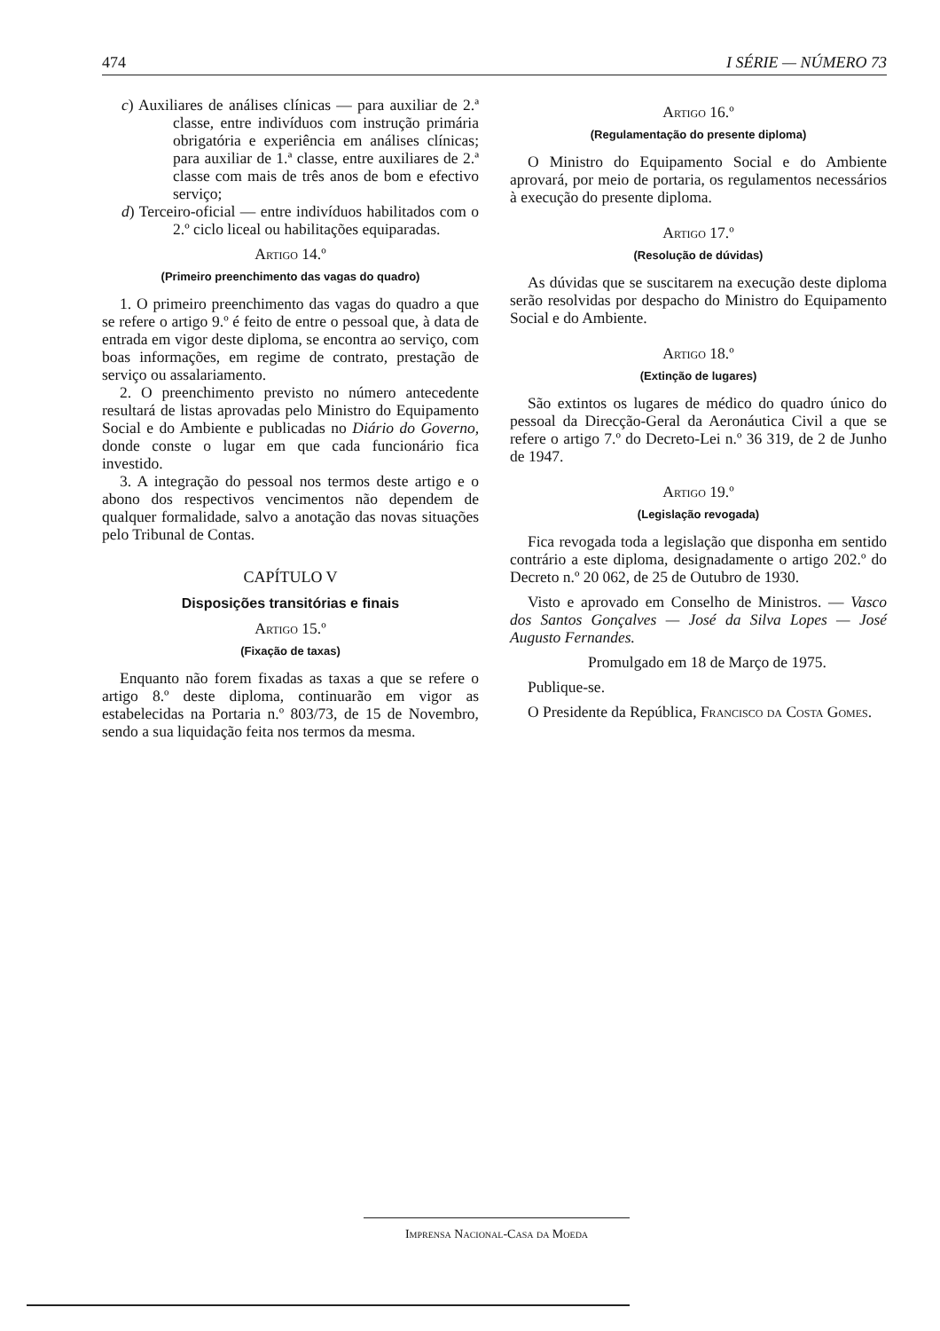474 I SÉRIE — NÚMERO 73
c) Auxiliares de análises clínicas — para auxiliar de 2.ª classe, entre indivíduos com instrução primária obrigatória e experiência em análises clínicas; para auxiliar de 1.ª classe, entre auxiliares de 2.ª classe com mais de três anos de bom e efectivo serviço;
d) Terceiro-oficial — entre indivíduos habilitados com o 2.º ciclo liceal ou habilitações equiparadas.
Artigo 14.º
(Primeiro preenchimento das vagas do quadro)
1. O primeiro preenchimento das vagas do quadro a que se refere o artigo 9.º é feito de entre o pessoal que, à data de entrada em vigor deste diploma, se encontra ao serviço, com boas informações, em regime de contrato, prestação de serviço ou assalariamento.
2. O preenchimento previsto no número antecedente resultará de listas aprovadas pelo Ministro do Equipamento Social e do Ambiente e publicadas no Diário do Governo, donde conste o lugar em que cada funcionário fica investido.
3. A integração do pessoal nos termos deste artigo e o abono dos respectivos vencimentos não dependem de qualquer formalidade, salvo a anotação das novas situações pelo Tribunal de Contas.
CAPÍTULO V
Disposições transitórias e finais
Artigo 15.º
(Fixação de taxas)
Enquanto não forem fixadas as taxas a que se refere o artigo 8.º deste diploma, continuarão em vigor as estabelecidas na Portaria n.º 803/73, de 15 de Novembro, sendo a sua liquidação feita nos termos da mesma.
Artigo 16.º
(Regulamentação do presente diploma)
O Ministro do Equipamento Social e do Ambiente aprovará, por meio de portaria, os regulamentos necessários à execução do presente diploma.
Artigo 17.º
(Resolução de dúvidas)
As dúvidas que se suscitarem na execução deste diploma serão resolvidas por despacho do Ministro do Equipamento Social e do Ambiente.
Artigo 18.º
(Extinção de lugares)
São extintos os lugares de médico do quadro único do pessoal da Direcção-Geral da Aeronáutica Civil a que se refere o artigo 7.º do Decreto-Lei n.º 36 319, de 2 de Junho de 1947.
Artigo 19.º
(Legislação revogada)
Fica revogada toda a legislação que disponha em sentido contrário a este diploma, designadamente o artigo 202.º do Decreto n.º 20 062, de 25 de Outubro de 1930.
Visto e aprovado em Conselho de Ministros. — Vasco dos Santos Gonçalves — José da Silva Lopes — José Augusto Fernandes.
Promulgado em 18 de Março de 1975.
Publique-se.
O Presidente da República, Francisco da Costa Gomes.
Imprensa Nacional-Casa da Moeda